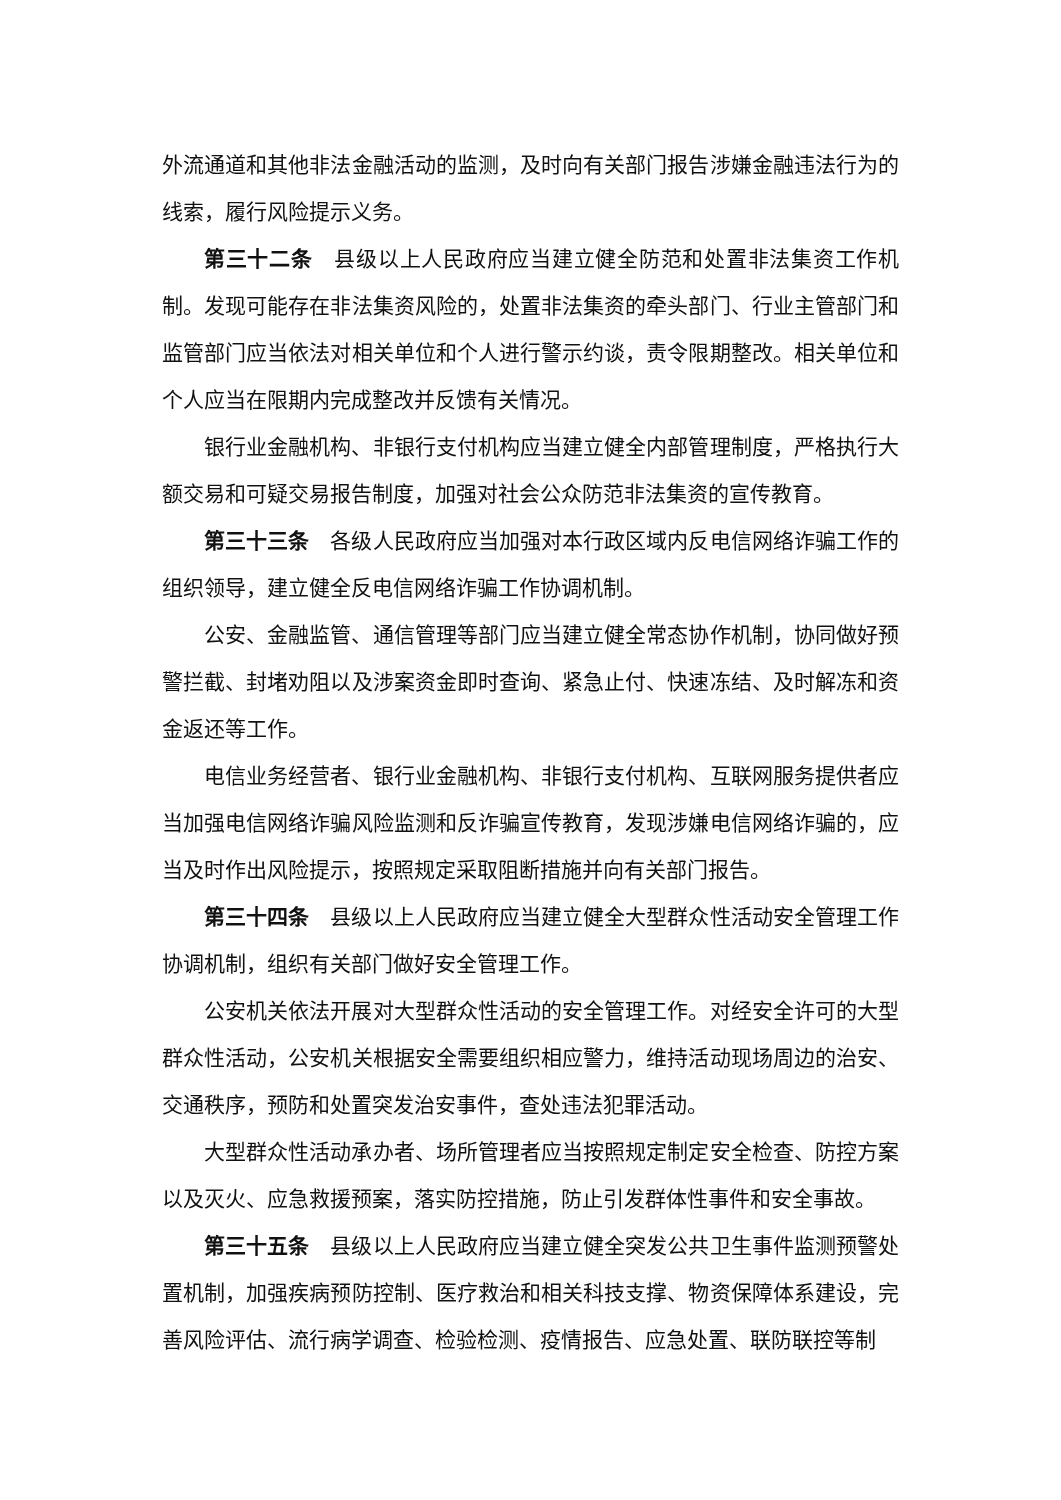外流通道和其他非法金融活动的监测，及时向有关部门报告涉嫌金融违法行为的线索，履行风险提示义务。
第三十二条　县级以上人民政府应当建立健全防范和处置非法集资工作机制。发现可能存在非法集资风险的，处置非法集资的牵头部门、行业主管部门和监管部门应当依法对相关单位和个人进行警示约谈，责令限期整改。相关单位和个人应当在限期内完成整改并反馈有关情况。
银行业金融机构、非银行支付机构应当建立健全内部管理制度，严格执行大额交易和可疑交易报告制度，加强对社会公众防范非法集资的宣传教育。
第三十三条　各级人民政府应当加强对本行政区域内反电信网络诈骗工作的组织领导，建立健全反电信网络诈骗工作协调机制。
公安、金融监管、通信管理等部门应当建立健全常态协作机制，协同做好预警拦截、封堵劝阻以及涉案资金即时查询、紧急止付、快速冻结、及时解冻和资金返还等工作。
电信业务经营者、银行业金融机构、非银行支付机构、互联网服务提供者应当加强电信网络诈骗风险监测和反诈骗宣传教育，发现涉嫌电信网络诈骗的，应当及时作出风险提示，按照规定采取阻断措施并向有关部门报告。
第三十四条　县级以上人民政府应当建立健全大型群众性活动安全管理工作协调机制，组织有关部门做好安全管理工作。
公安机关依法开展对大型群众性活动的安全管理工作。对经安全许可的大型群众性活动，公安机关根据安全需要组织相应警力，维持活动现场周边的治安、交通秩序，预防和处置突发治安事件，查处违法犯罪活动。
大型群众性活动承办者、场所管理者应当按照规定制定安全检查、防控方案以及灭火、应急救援预案，落实防控措施，防止引发群体性事件和安全事故。
第三十五条　县级以上人民政府应当建立健全突发公共卫生事件监测预警处置机制，加强疾病预防控制、医疗救治和相关科技支撑、物资保障体系建设，完善风险评估、流行病学调查、检验检测、疫情报告、应急处置、联防联控等制